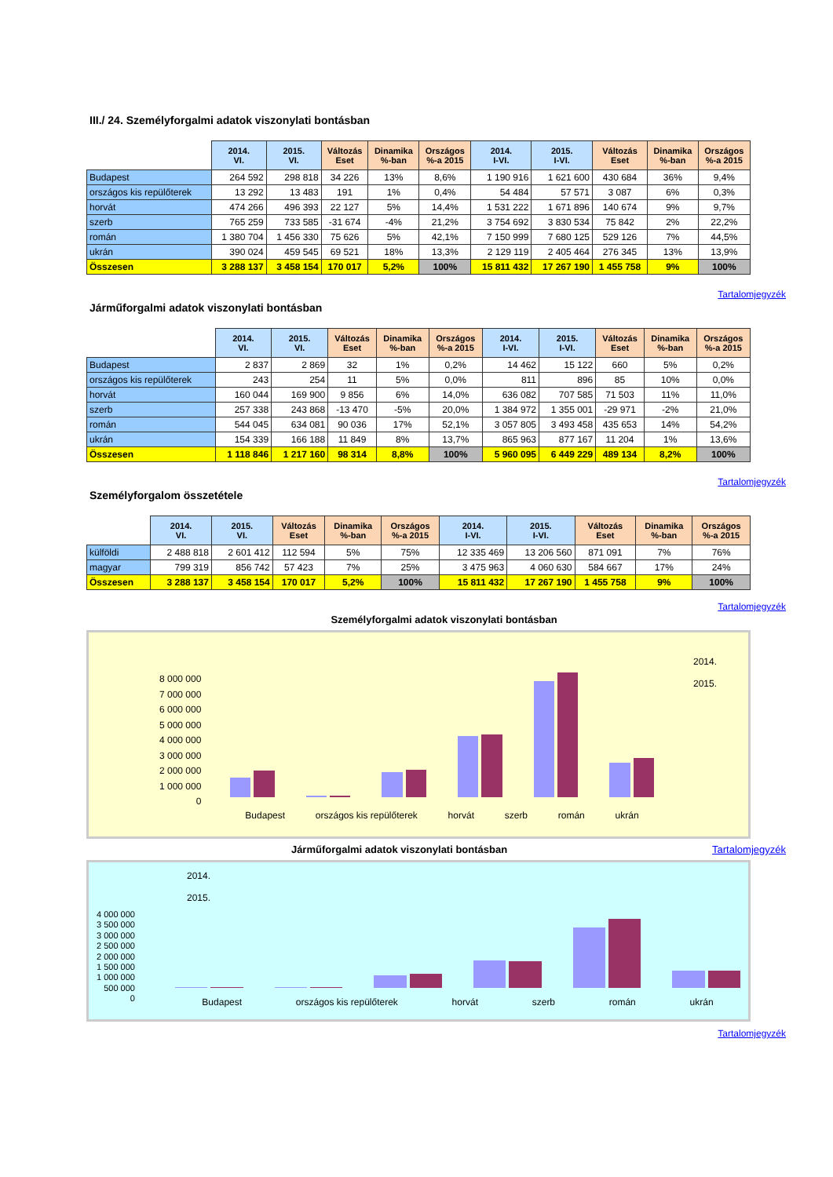III./ 24. Személyforgalmi adatok viszonylati bontásban
| | 2014. VI. | 2015. VI. | Változás Eset | Dinamika %-ban | Országos %-a 2015 | 2014. I-VI. | 2015. I-VI. | Változás Eset | Dinamika %-ban | Országos %-a 2015 |
| --- | --- | --- | --- | --- | --- | --- | --- | --- | --- | --- |
| Budapest | 264 592 | 298 818 | 34 226 | 13% | 8,6% | 1 190 916 | 1 621 600 | 430 684 | 36% | 9,4% |
| országos kis repülőterek | 13 292 | 13 483 | 191 | 1% | 0,4% | 54 484 | 57 571 | 3 087 | 6% | 0,3% |
| horvát | 474 266 | 496 393 | 22 127 | 5% | 14,4% | 1 531 222 | 1 671 896 | 140 674 | 9% | 9,7% |
| szerb | 765 259 | 733 585 | -31 674 | -4% | 21,2% | 3 754 692 | 3 830 534 | 75 842 | 2% | 22,2% |
| román | 1 380 704 | 1 456 330 | 75 626 | 5% | 42,1% | 7 150 999 | 7 680 125 | 529 126 | 7% | 44,5% |
| ukrán | 390 024 | 459 545 | 69 521 | 18% | 13,3% | 2 129 119 | 2 405 464 | 276 345 | 13% | 13,9% |
| Összesen | 3 288 137 | 3 458 154 | 170 017 | 5,2% | 100% | 15 811 432 | 17 267 190 | 1 455 758 | 9% | 100% |
Tartalomjegyzék
Járműforgalmi adatok viszonylati bontásban
| | 2014. VI. | 2015. VI. | Változás Eset | Dinamika %-ban | Országos %-a 2015 | 2014. I-VI. | 2015. I-VI. | Változás Eset | Dinamika %-ban | Országos %-a 2015 |
| --- | --- | --- | --- | --- | --- | --- | --- | --- | --- | --- |
| Budapest | 2 837 | 2 869 | 32 | 1% | 0,2% | 14 462 | 15 122 | 660 | 5% | 0,2% |
| országos kis repülőterek | 243 | 254 | 11 | 5% | 0,0% | 811 | 896 | 85 | 10% | 0,0% |
| horvát | 160 044 | 169 900 | 9 856 | 6% | 14,0% | 636 082 | 707 585 | 71 503 | 11% | 11,0% |
| szerb | 257 338 | 243 868 | -13 470 | -5% | 20,0% | 1 384 972 | 1 355 001 | -29 971 | -2% | 21,0% |
| román | 544 045 | 634 081 | 90 036 | 17% | 52,1% | 3 057 805 | 3 493 458 | 435 653 | 14% | 54,2% |
| ukrán | 154 339 | 166 188 | 11 849 | 8% | 13,7% | 865 963 | 877 167 | 11 204 | 1% | 13,6% |
| Összesen | 1 118 846 | 1 217 160 | 98 314 | 8,8% | 100% | 5 960 095 | 6 449 229 | 489 134 | 8,2% | 100% |
Tartalomjegyzék
Személyforgalom összetétele
| | 2014. VI. | 2015. VI. | Változás Eset | Dinamika %-ban | Országos %-a 2015 | 2014. I-VI. | 2015. I-VI. | Változás Eset | Dinamika %-ban | Országos %-a 2015 |
| --- | --- | --- | --- | --- | --- | --- | --- | --- | --- | --- |
| külföldi | 2 488 818 | 2 601 412 | 112 594 | 5% | 75% | 12 335 469 | 13 206 560 | 871 091 | 7% | 76% |
| magyar | 799 319 | 856 742 | 57 423 | 7% | 25% | 3 475 963 | 4 060 630 | 584 667 | 17% | 24% |
| Összesen | 3 288 137 | 3 458 154 | 170 017 | 5,2% | 100% | 15 811 432 | 17 267 190 | 1 455 758 | 9% | 100% |
Tartalomjegyzék
Személyforgalmi adatok viszonylati bontásban
2014.
2015.
8 000 000
7 000 000
6 000 000
5 000 000
4 000 000
3 000 000
2 000 000
1 000 000
0
Budapest országos kis repülőterek horvát szerb román ukrán
Járműforgalmi adatok viszonylati bontásban Tartalomjegyzék
2014.
2015.
4 000 000
3 500 000
3 000 000
2 500 000
2 000 000
1 500 000
1 000 000
500 000
0
Budapest országos kis repülőterek horvát szerb román ukrán
Tartalomjegyzék